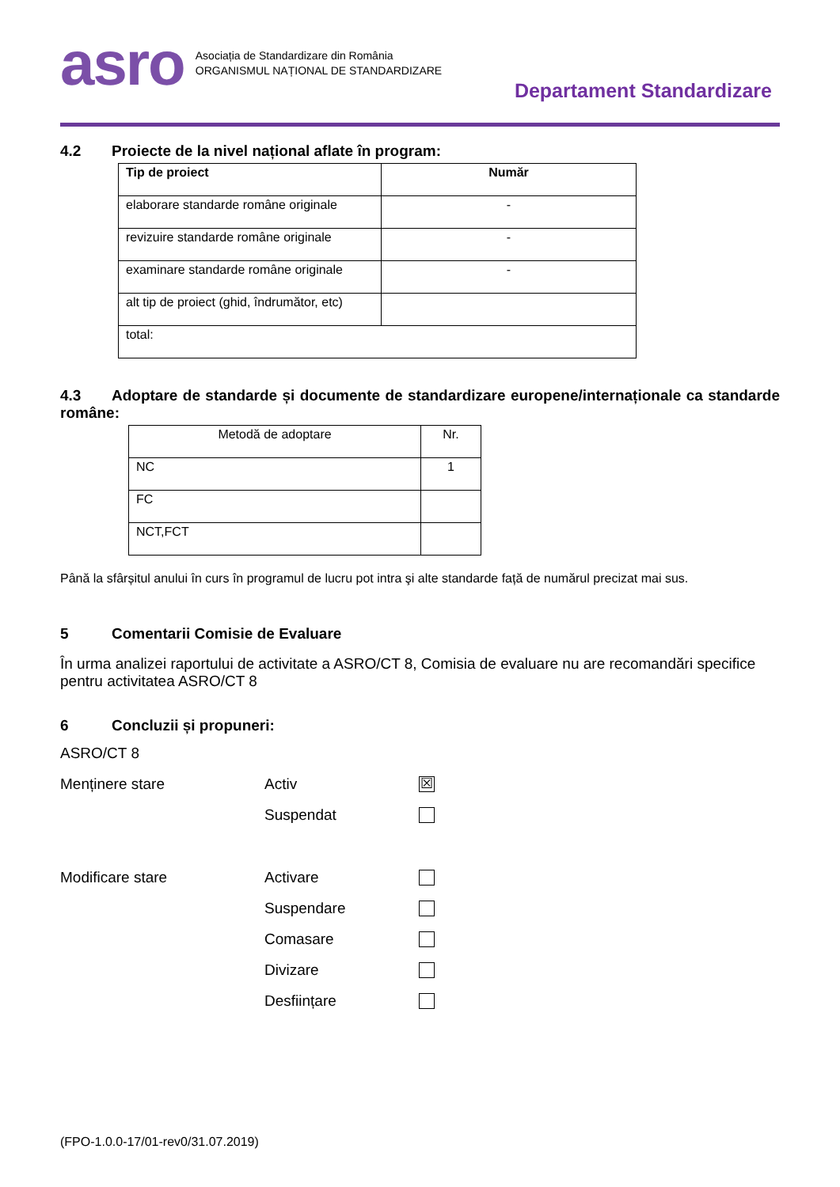asro
Asociația de Standardizare din România
ORGANISMUL NAȚIONAL DE STANDARDIZARE
Departament Standardizare
4.2 Proiecte de la nivel național aflate în program:
| Tip de proiect | Număr |
| --- | --- |
| elaborare standarde române originale | - |
| revizuire standarde române originale | - |
| examinare standarde române originale | - |
| alt tip de proiect (ghid, îndrumător, etc) | |
| total: | |
4.3 Adoptare de standarde și documente de standardizare europene/internaționale ca standarde române:
| Metodă de adoptare | Nr. |
| NC | 1 |
| FC | |
| NCT,FCT | |
Până la sfârșitul anului în curs în programul de lucru pot intra şi alte standarde față de numărul precizat mai sus.
5 Comentarii Comisie de Evaluare
În urma analizei raportului de activitate a ASRO/CT 8, Comisia de evaluare nu are recomandări specifice pentru activitatea ASRO/CT 8
6 Concluzii și propuneri:
ASRO/CT 8
Menținere stare Activ ☒
Suspendat
Modificare stare Activare
Suspendare
Comasare
Divizare
Desființare
(FPO-1.0.0-17/01-rev0/31.07.2019)